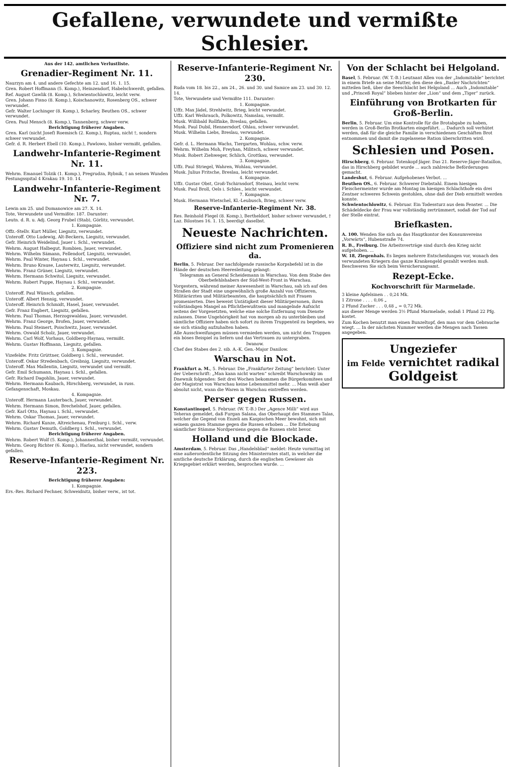Gefallene, verwundete und vermißte Schlesier.
Aus der 142. amtlichen Verlustliste.
Grenadier-Regiment Nr. 11.
Naurzyn am 4. und andere Gefechte am 12. und 16. 1. 15.
Gren. Robert Hoffmann (5. Komp.), Heinzendorf, Habelschwerdt, gefallen.
Ref. August Gawlik (8. Komp.), Schwientochlowitz, leicht verw.
Gren. Johann Fisno (8. Komp.), Koischanowitz, Rosenberg OS., schwer verwundet.
Gefr. Walter Lochinger (8. Komp.), Scharley, Beuthen OS., schwer verwundet.
Gren. Paul Mensch (8. Komp.), Tannenberg, schwer verw.
Berichtigung früherer Angaben.
Gren. Karl (nicht Josef) Roemisch (2. Komp.), Ruptau, nicht †, sondern schwer verwundet.
Gefr. d. R. Herbert Ebell (10. Komp.), Pawlowo, bisher vermißt, gefallen.
Landwehr-Infanterie-Regiment Nr. 11.
Wehrm. Emanuel Tolzik (1. Komp.), Pregrudza, Rybnik, † an seinen Wunden Festungsspital 4 Krakau 19. 10. 14.
Landwehr-Infanterie-Regiment Nr. 7.
Lewin am 25. und Domanowice am 27. X. 14.
Tote, Verwundete und Vermißte: 187. Darunter:
Leutn. d. R. u. Adj. Georg Frubel (Stab), Görlitz, verwundet.
1. Kompagnie.
Offz.-Stellv. Kurt Müller, Liegnitz, verwundet.
Unteroff. Otto Ludewig, Alt-Beckern, Liegnitz, verwundet.
Gefr. Heinrich Weidelind, Jauer i. Schl., verwundet.
Wehrm. August Halbegut, Rombien, Jauer, verwundet.
Wehrm. Wilhelm Sämann, Fellendorf, Liegnitz, verwundet.
Wehrm. Paul Winter, Haynau i. Schl., verwundet.
Wehrm. Bruno Krause, Lauterwitz, Liegnitz, verwundet.
Wehrm. Franz Grüner, Liegnitz, verwundet.
Wehrm. Hermann Schwitol, Liegnitz, verwundet.
Wehrm. Robert Puppe, Haynau i. Schl., verwundet.
2. Kompagnie.
Unteroff. Paul Wünsch, gefallen.
Unteroff. Albert Hennig, verwundet.
Unteroff. Heinrich Schmidt, Hasel, Jauer, verwundet.
Gefr. Franz Engbert, Liegnitz, gefallen.
Wehrm. Paul Thomas, Herzogswaldau, Jauer, verwundet.
Wehrm. Franz George, Brofen, Jauer, verwundet.
Wehrm. Paul Steinert, Poischwitz, Jauer, verwundet.
Wehrm. Oswald Scholz, Jauer, verwundet.
Wehrm. Carl Wolf, Vorhaus, Goldberg-Haynau, vermißt.
Wehrm. Gustav Hoffmann, Liegnitz, gefallen.
3. Kompagnie.
Vizefeldw. Fritz Grüttner, Goldberg i. Schl., verwundet.
Unteroff. Oskar Stredenbach, Greibnig, Liegnitz, verwundet.
Unteroff. Max Mallentin, Liegnitz, verwundet und vermißt.
Gefr. Emil Schumann, Haynau i. Schl., gefallen.
Gefr. Richard Dagohlin, Jauer, verwundet.
Wehrm. Hermann Kaubach, Hirschberg, verwundet, in russ. Gefangenschaft, Moskau.
4. Kompagnie.
Unteroff. Hermann Lauterbach, Jauer, verwundet.
Wehrm. Hermann Simon, Brechelshof, Jauer, gefallen.
Gefr. Karl Otto, Haynau i. Schl., verwundet.
Wehrm. Oskar Thomas, Jauer, verwundet.
Wehrm. Richard Kunze, Altreichenau, Freiburg i. Schl., verw.
Wehrm. Gustav Demuth, Goldberg i. Schl., verwundet.
Berichtigung früherer Angaben.
Wehrm. Robert Wolf (5. Komp.), Johannesthal, bisher vermißt, verwundet.
Wehrm. Georg Richter (6. Komp.), Harlau, nicht verwundet, sondern gefallen.
Reserve-Infanterie-Regiment Nr. 223.
Berichtigung früherer Angaben:
1. Kompagnie.
Ers.-Res. Richard Fechner, Schweidnitz, bisher verw., ist tot.
Reserve-Infanterie-Regiment Nr. 230.
Ruda vom 18. bis 22., am 24., 26. und 30. und Samice am 23. und 30. 12. 14.
Tote, Verwundete und Vermißte 111. Darunter:
1. Kompagnie.
Uffz. Max Jädel, Strehlwitz, Brieg, leicht verwundet.
Uffz. Karl Weihrauch, Polkowitz, Namslau, vermißt.
Musk. Willibald Rollfinke, Breslau, gefallen.
Musk. Paul Dubil, Hennersdorf, Ohlau, schwer verwundet.
Musk. Wilhelm Liebs, Breslau, verwundet.
2. Kompagnie.
Gefr. d. L. Hermann Wachs, Tiergarten, Wohlau, schw. verw.
Wehrm. Wilhelm Moh, Freyhan, Militsch, schwer verwundet.
Musk. Robert Ziehweger, Schlich, Grottkau, verwundet.
3. Kompagnie.
Uffz. Paul Striegel, Wahren, Wohlau, verwundet.
Musk. Julius Fritsche, Breslau, leicht verwundet.
4. Kompagnie.
Uffz. Gustav Obst, Groß-Tschirnsdorf, Steinau, leicht verw.
Musk. Paul Broll, Oels i. Schles., leicht verwundet.
7. Kompagnie.
Musk. Hermann Wietschel, Kl.-Leubusch, Brieg, schwer verw.
Reserve-Infanterie-Regiment Nr. 38.
Res. Reinhold Flegel (8. Komp.), Bertheldorf, bisher schwer verwundet, † Laz. Bilostnes 16. 1. 15, beerdigt daselbst.
Neueste Nachrichten.
Offiziere sind nicht zum Promenieren da.
Berlin, 5. Februar. Der nachfolgende russische Korpsbefehl ist in die Hände der deutschen Heeresleitung gelangt:
Telegramm an General Scheidemann in Warschau. Von dem Stabe des Oberbefehlshabers der Süd-West-Front in Warschau.
Vorgestern, während meiner Anwesenheit in Warschau, sah ich auf den Straßen der Stadt eine ungewöhnlich große Anzahl von Offizieren, Militärärzten und Militärbeamten, die hauptsächlich mit Frauen promenierten. Dies beweist Untätigkeit dieser Militärpersonen, ihren vollständigen Mangel an Pflichtbewußtsein und mangelnde Aufsicht seitens der Vorgesetzten, welche eine solche Entfernung vom Dienste zulassen. Diese Ungehörigkeit hat von morgen ab zu unterbleiben und sämtliche Offiziere haben sich sofort zu ihrem Truppenteil zu begeben, wo sie sich ständig aufzuhalten haben.
Alle Ausschweifungen müssen vermieden werden, um nicht den Truppen ein böses Beispiel zu liefern und das Vertrauen zu untergraben.
Iwanow.
Chef des Stabes des 2. sib. A.-K. Gen.-Major Danilow.
Warschau in Not.
Frankfurt a. M., 5. Februar. Die „Frankfurter Zeitung“ berichtet: Unter der Ueberschrift: „Man kann nicht warten“ schreibt Warschowsky im Dnewnik folgendes: Seit drei Wochen bekommen die Bürgerkomitees und der Magistrat von Warschau keine Lebensmittel mehr. ... Man weiß aber absolut nicht, wann die Waren in Warschau eintreffen werden.
Perser gegen Russen.
Konstantinopel, 5. Februar. (W. T.-B.) Der „Agence Milli“ wird aus Teheran gemeldet, daß Furgan Salana, das Oberhaupt des Stammes Talas, welcher die Gegend von Enzeli am Kaspischen Meer bewohnt, sich mit seinem ganzen Stamme gegen die Russen erhoben ... Die Erhebung sämtlicher Stämme Nordpersiens gegen die Russen steht bevor.
Holland und die Blockade.
Amsterdam, 5. Februar. Das „Handelsblad“ meldet: Heute vormittag ist eine außerordentliche Sitzung des Ministerrates statt, in welcher die amtliche deutsche Erklärung, durch die englischen Gewässer als Kriegsgebiet erklärt werden, besprochen wurde. ...
Von der Schlacht bei Helgoland.
Basel, 5. Februar. (W. T.-B.) Leutnant Allen von der „Indomitable“ berichtet in einem Briefe an seine Mutter, den diese den „Basler Nachrichten“ mitteilen ließ, über die Seeschlacht bei Helgoland ... Auch „Indomitable“ und „Princeß Royal“ blieben hinter der „Lion“ und dem „Tiger“ zurück.
Einführung von Brotkarten für Groß-Berlin.
Berlin, 5. Februar. Um eine Kontrolle für die Brotabgabe zu haben, werden in Groß-Berlin Brotkarten eingeführt. ... Dadurch soll verhütet werden, daß für die gleiche Familie in verschiedenen Geschäften Brot entnommen und damit die zugelassene Ration überschritten wird.
Schlesien und Posen.
Hirschberg, 6. Februar. Totenkopf-Jäger. Das 21. Reserve-Jäger-Bataillon, das in Hirschberg gebildet wurde ... auch zahlreiche Beförderungen gemacht.
Landeshut, 6. Februar. Aufgehobenes Verbot. ...
Beuthen OS., 6. Februar. Schwerer Diebstahl. Einem hiesigen Fleischermeister wurde am Montag im hiesigen Schlachthofe ein drei Zentner schweres Schwein gestohlen, ohne daß der Dieb ermittelt werden konnte.
Schwientochlowitz, 6. Februar. Ein Todessturz aus dem Fenster. ... Die Schädeldecke der Frau war vollständig zertrümmert, sodaß der Tod auf der Stelle eintrat.
Briefkasten.
A. 100. Wenden Sie sich an das Hauptkontor des Konsumvereins „Vorwärts“, Hubenstraße 74.
R. B., Freiburg. Die Arbeitsverträge sind durch den Krieg nicht aufgehoben. ...
W. 18, Ziegenhals. Es liegen mehrere Entscheidungen vor, wonach den verwundeten Kriegern das ganze Krankengeld gezahlt werden muß. Beschweren Sie sich beim Versicherungsamt.
Rezept-Ecke.
Kochvorschrift für Marmelade.
3 kleine Apfelsinen . . 0,24 Mk.
1 Zitrone . . . . 0,06 „
2 Pfund Zucker . . . 0,48 „ = 0,72 Mk.
aus dieser Menge werden 3½ Pfund Marmelade, sodaß 1 Pfund 22 Pfg. kostet.
Zum Kochen benutzt man einen Bunzeltopf, den man vor dem Gebrauche wiegt. ... In der nächsten Nummer werden die Mengen nach Tassen angegeben.
Ungeziefer
im Felde vernichtet radikal Goldgeist